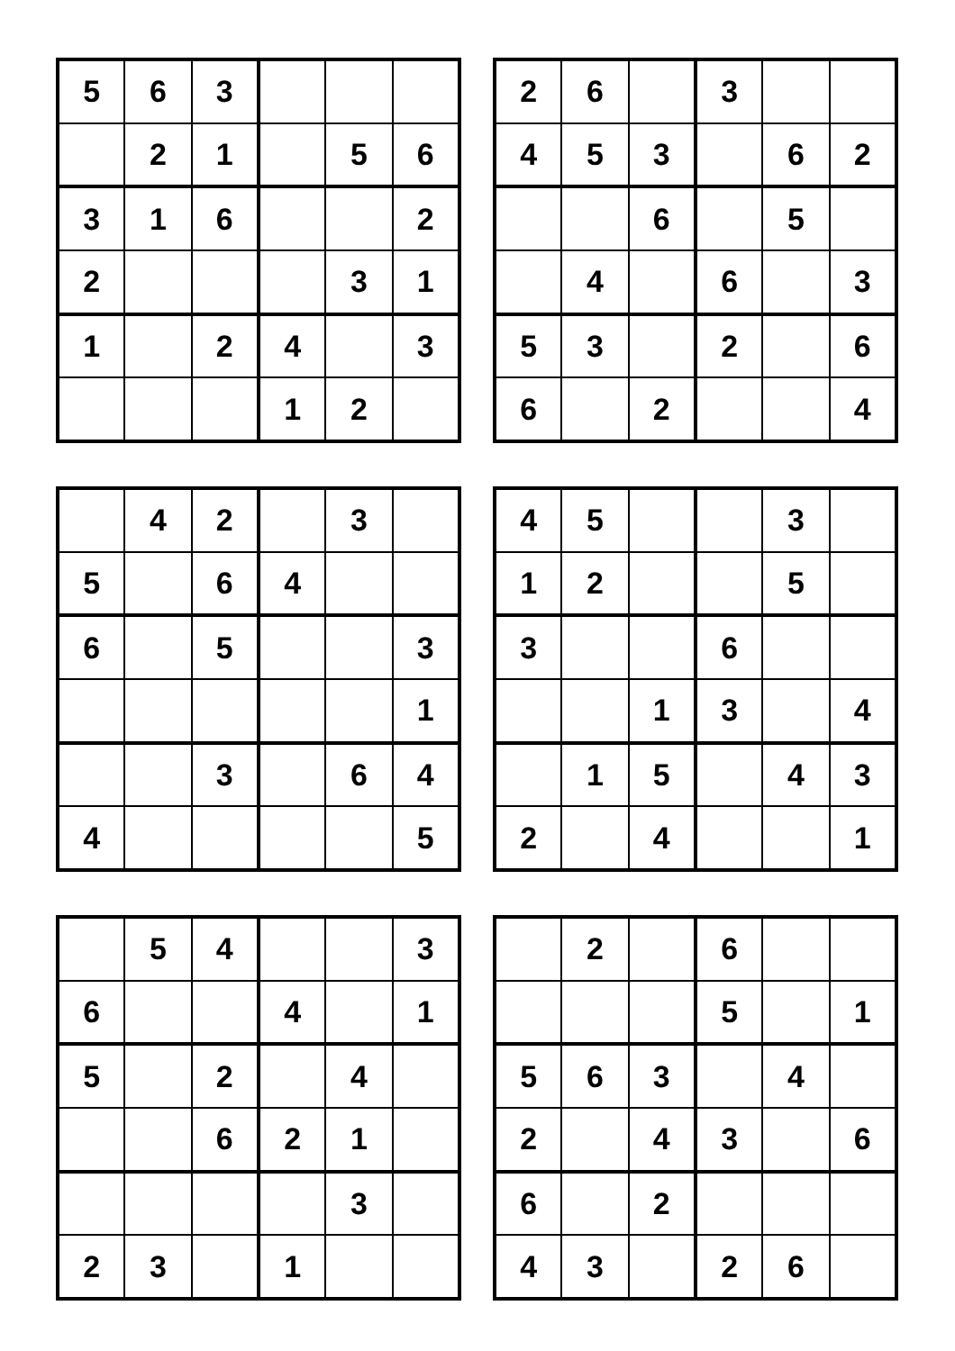| 5 | 6 | 3 | | | |
| | 2 | 1 | | 5 | 6 |
| 3 | 1 | 6 | | | 2 |
| 2 | | | | 3 | 1 |
| 1 | | 2 | 4 | | 3 |
| | | | 1 | 2 | |
| 2 | 6 | | 3 | | |
| 4 | 5 | 3 | | 6 | 2 |
| | | 6 | | 5 | |
| | 4 | | 6 | | 3 |
| 5 | 3 | | 2 | | 6 |
| 6 | | 2 | | | 4 |
| | 4 | 2 | | 3 | |
| 5 | | 6 | 4 | | |
| 6 | | 5 | | | 3 |
| | | | | | 1 |
| | | 3 | | 6 | 4 |
| 4 | | | | | 5 |
| 4 | 5 | | | 3 | |
| 1 | 2 | | | 5 | |
| 3 | | | 6 | | |
| | | 1 | 3 | | 4 |
| | 1 | 5 | | 4 | 3 |
| 2 | | 4 | | | 1 |
| | 5 | 4 | | | 3 |
| 6 | | | 4 | | 1 |
| 5 | | 2 | | 4 | |
| | | 6 | 2 | 1 | |
| | | | | 3 | |
| 2 | 3 | | 1 | | |
| | 2 | | 6 | | |
| | | | 5 | | 1 |
| 5 | 6 | 3 | | 4 | |
| 2 | | 4 | 3 | | 6 |
| 6 | | 2 | | | |
| 4 | 3 | | 2 | 6 | |